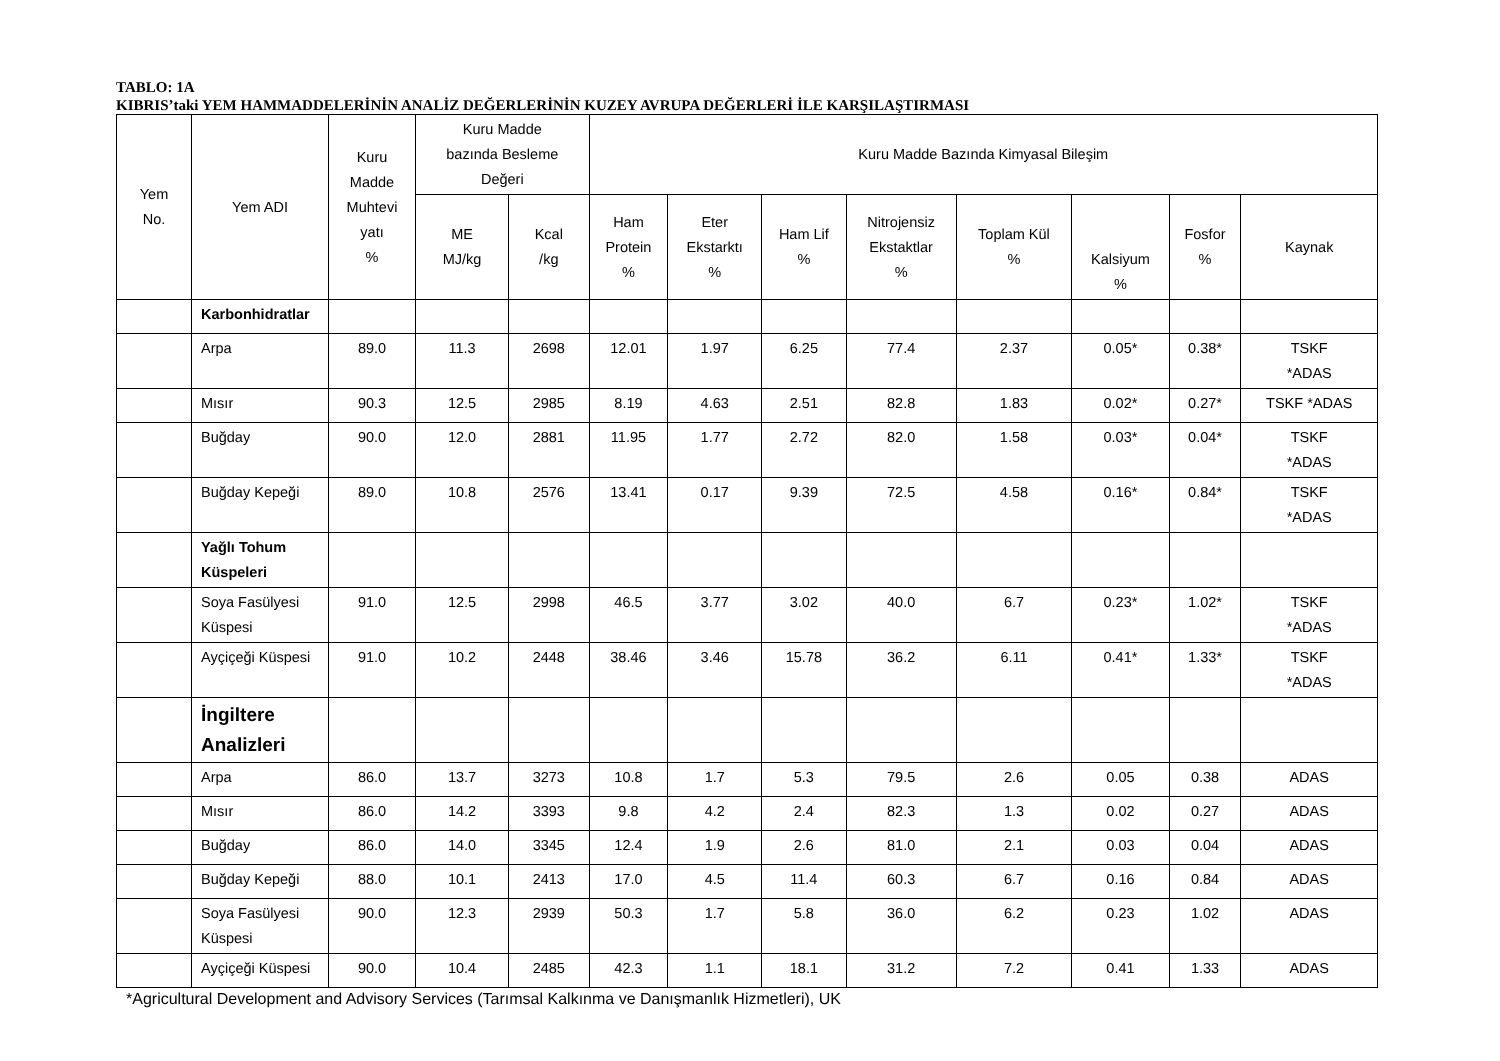TABLO: 1A
KIBRIS’taki YEM HAMMADDELERİNİN ANALİZ DEĞERLERİNİN KUZEY AVRUPA DEĞERLERİ İLE KARŞILAŞTIRMASI
| Yem No. | Yem ADI | Kuru Madde Muhtevi yatı % | Kuru Madde bazında Besleme Değeri | | Kuru Madde Bazında Kimyasal Bileşim | | | | | | | |
| --- | --- | --- | --- | --- | --- | --- | --- | --- | --- | --- | --- | --- |
| | | | ME MJ/kg | Kcal /kg | Ham Protein % | Eter Ekstarktı % | Ham Lif % | Nitrojensiz Ekstaktlar % | Toplam Kül % | Kalsiyum % | Fosfor % | Kaynak |
| | Karbonhidratlar | | | | | | | | | | | |
| | Arpa | 89.0 | 11.3 | 2698 | 12.01 | 1.97 | 6.25 | 77.4 | 2.37 | 0.05* | 0.38* | TSKF *ADAS |
| | Mısır | 90.3 | 12.5 | 2985 | 8.19 | 4.63 | 2.51 | 82.8 | 1.83 | 0.02* | 0.27* | TSKF *ADAS |
| | Buğday | 90.0 | 12.0 | 2881 | 11.95 | 1.77 | 2.72 | 82.0 | 1.58 | 0.03* | 0.04* | TSKF *ADAS |
| | Buğday Kepeği | 89.0 | 10.8 | 2576 | 13.41 | 0.17 | 9.39 | 72.5 | 4.58 | 0.16* | 0.84* | TSKF *ADAS |
| | Yağlı Tohum Küspeleri | | | | | | | | | | | |
| | Soya Fasülyesi Küspesi | 91.0 | 12.5 | 2998 | 46.5 | 3.77 | 3.02 | 40.0 | 6.7 | 0.23* | 1.02* | TSKF *ADAS |
| | Ayçiçeği Küspesi | 91.0 | 10.2 | 2448 | 38.46 | 3.46 | 15.78 | 36.2 | 6.11 | 0.41* | 1.33* | TSKF *ADAS |
| | İngiltere Analizleri | | | | | | | | | | | |
| | Arpa | 86.0 | 13.7 | 3273 | 10.8 | 1.7 | 5.3 | 79.5 | 2.6 | 0.05 | 0.38 | ADAS |
| | Mısır | 86.0 | 14.2 | 3393 | 9.8 | 4.2 | 2.4 | 82.3 | 1.3 | 0.02 | 0.27 | ADAS |
| | Buğday | 86.0 | 14.0 | 3345 | 12.4 | 1.9 | 2.6 | 81.0 | 2.1 | 0.03 | 0.04 | ADAS |
| | Buğday Kepeği | 88.0 | 10.1 | 2413 | 17.0 | 4.5 | 11.4 | 60.3 | 6.7 | 0.16 | 0.84 | ADAS |
| | Soya Fasülyesi Küspesi | 90.0 | 12.3 | 2939 | 50.3 | 1.7 | 5.8 | 36.0 | 6.2 | 0.23 | 1.02 | ADAS |
| | Ayçiçeği Küspesi | 90.0 | 10.4 | 2485 | 42.3 | 1.1 | 18.1 | 31.2 | 7.2 | 0.41 | 1.33 | ADAS |
*Agricultural Development and Advisory Services (Tarımsal Kalkınma ve Danışmanlık Hizmetleri), UK